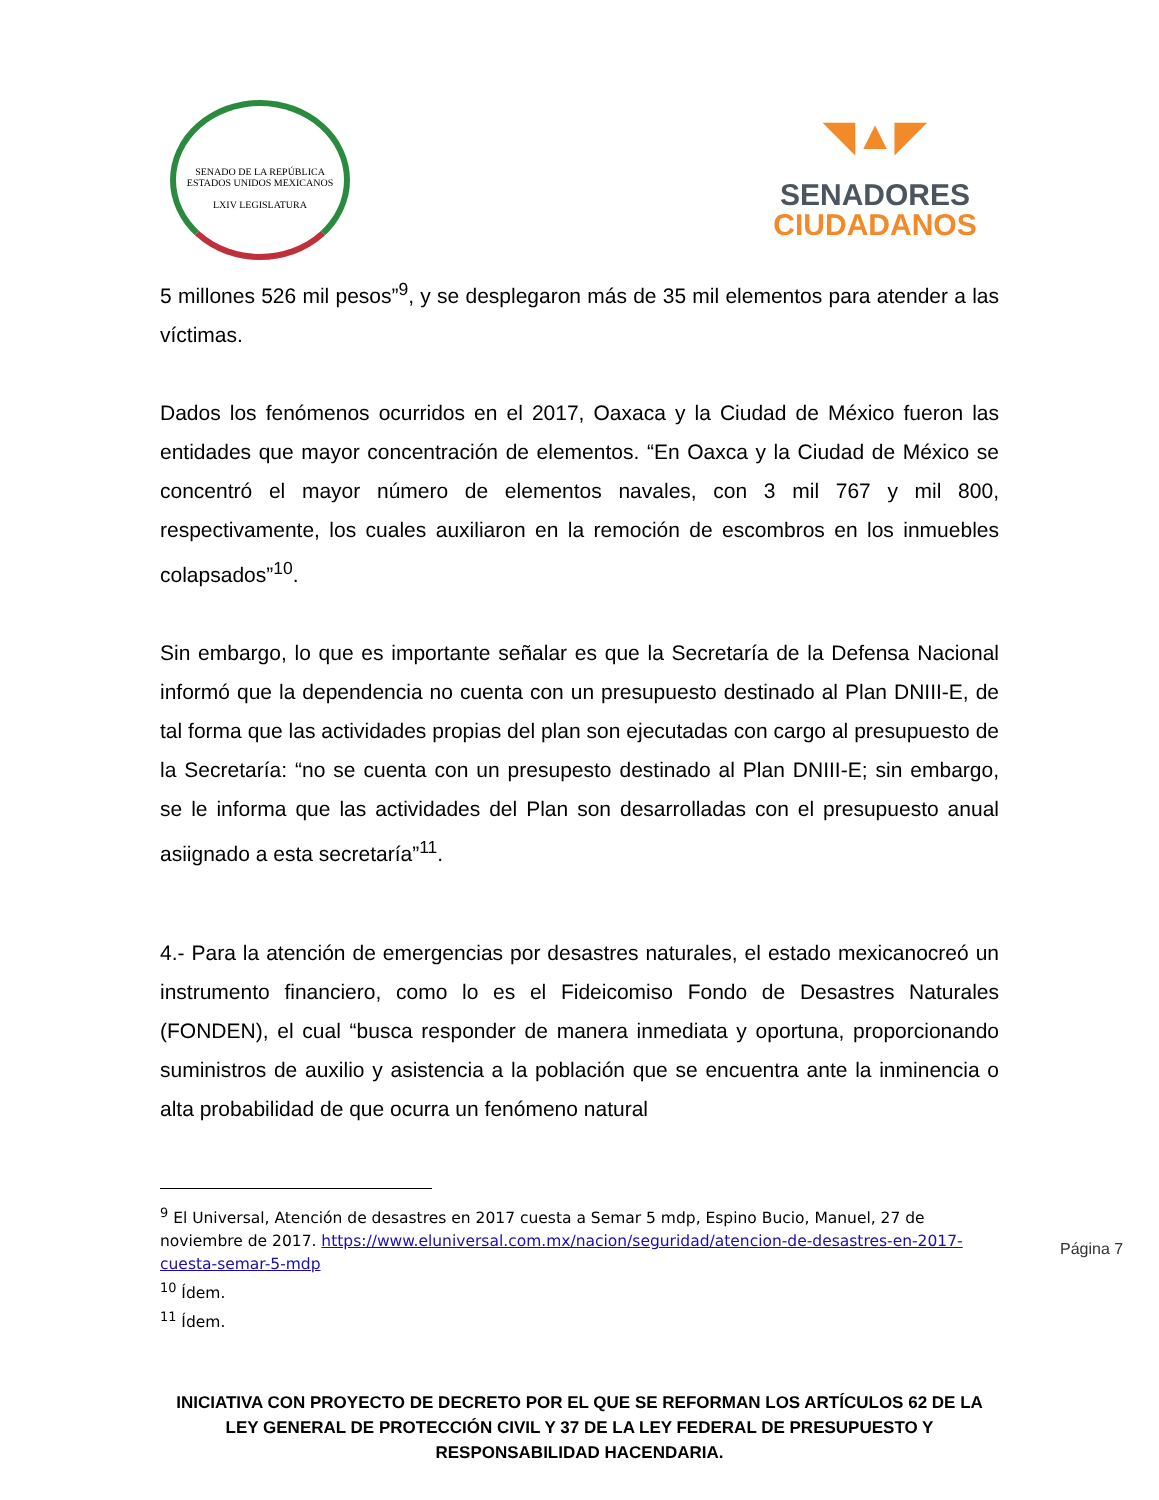SENADO DE LA REPÚBLICA
ESTADOS UNIDOS MEXICANOS
LXIV LEGISLATURA
◥▲◤
SENADORES
CIUDADANOS
5 millones 526 mil pesos”<sup>9</sup>, y se desplegaron más de 35 mil elementos para atender a las víctimas.
Dados los fenómenos ocurridos en el 2017, Oaxaca y la Ciudad de México fueron las entidades que mayor concentración de elementos. “En Oaxca y la Ciudad de México se concentró el mayor número de elementos navales, con 3 mil 767 y mil 800, respectivamente, los cuales auxiliaron en la remoción de escombros en los inmuebles colapsados”<sup>10</sup>.
Sin embargo, lo que es importante señalar es que la Secretaría de la Defensa Nacional informó que la dependencia no cuenta con un presupuesto destinado al Plan DNIII-E, de tal forma que las actividades propias del plan son ejecutadas con cargo al presupuesto de la Secretaría: “no se cuenta con un presupesto destinado al Plan DNIII-E; sin embargo, se le informa que las actividades del Plan son desarrolladas con el presupuesto anual asiignado a esta secretaría”<sup>11</sup>.
4.- Para la atención de emergencias por desastres naturales, el estado mexicanocreó un instrumento financiero, como lo es el Fideicomiso Fondo de Desastres Naturales (FONDEN), el cual “busca responder de manera inmediata y oportuna, proporcionando suministros de auxilio y asistencia a la población que se encuentra ante la inminencia o alta probabilidad de que ocurra un fenómeno natural
<sup>9</sup> El Universal, Atención de desastres en 2017 cuesta a Semar 5 mdp, Espino Bucio, Manuel, 27 de noviembre de 2017. https://www.eluniversal.com.mx/nacion/seguridad/atencion-de-desastres-en-2017-cuesta-semar-5-mdp
<sup>10</sup> Ídem.
<sup>11</sup> Ídem.
Página 7
INICIATIVA CON PROYECTO DE DECRETO POR EL QUE SE REFORMAN LOS ARTÍCULOS 62 DE LA LEY GENERAL DE PROTECCIÓN CIVIL Y 37 DE LA LEY FEDERAL DE PRESUPUESTO Y RESPONSABILIDAD HACENDARIA.